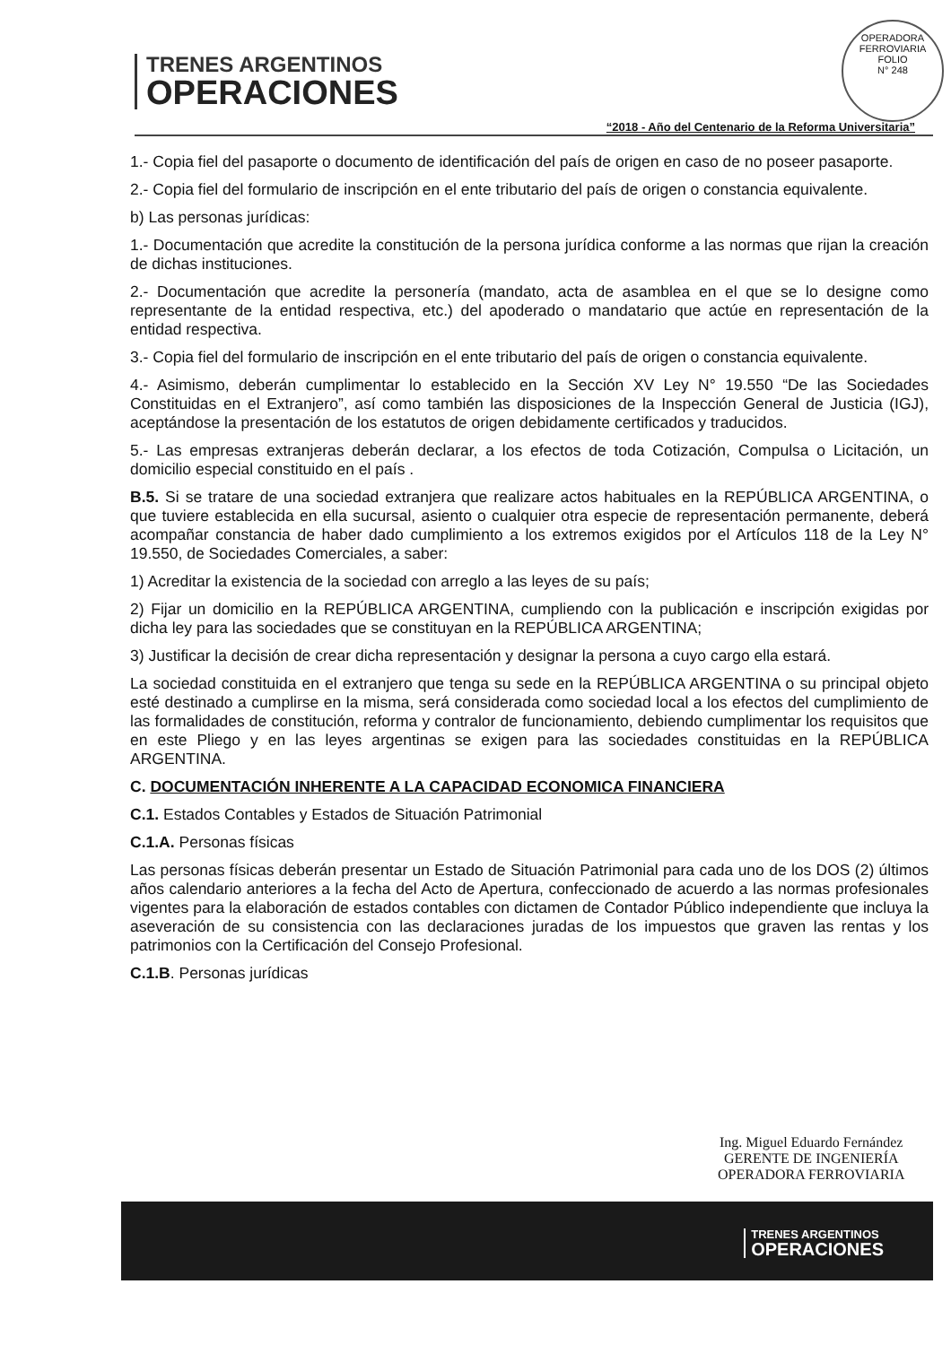OPERADORA FERROVIARIA
FOLIO
N° 248
TRENES ARGENTINOS
OPERACIONES
“2018 - Año del Centenario de la Reforma Universitaria”
1.- Copia fiel del pasaporte o documento de identificación del país de origen en caso de no poseer pasaporte.
2.- Copia fiel del formulario de inscripción en el ente tributario del país de origen o constancia equivalente.
b) Las personas jurídicas:
1.- Documentación que acredite la constitución de la persona jurídica conforme a las normas que rijan la creación de dichas instituciones.
2.- Documentación que acredite la personería (mandato, acta de asamblea en el que se lo designe como representante de la entidad respectiva, etc.) del apoderado o mandatario que actúe en representación de la entidad respectiva.
3.- Copia fiel del formulario de inscripción en el ente tributario del país de origen o constancia equivalente.
4.- Asimismo, deberán cumplimentar lo establecido en la Sección XV Ley N° 19.550 “De las Sociedades Constituidas en el Extranjero”, así como también las disposiciones de la Inspección General de Justicia (IGJ), aceptándose la presentación de los estatutos de origen debidamente certificados y traducidos.
5.- Las empresas extranjeras deberán declarar, a los efectos de toda Cotización, Compulsa o Licitación, un domicilio especial constituido en el país .
B.5. Si se tratare de una sociedad extranjera que realizare actos habituales en la REPÚBLICA ARGENTINA, o que tuviere establecida en ella sucursal, asiento o cualquier otra especie de representación permanente, deberá acompañar constancia de haber dado cumplimiento a los extremos exigidos por el Artículos 118 de la Ley N° 19.550, de Sociedades Comerciales, a saber:
1) Acreditar la existencia de la sociedad con arreglo a las leyes de su país;
2) Fijar un domicilio en la REPÚBLICA ARGENTINA, cumpliendo con la publicación e inscripción exigidas por dicha ley para las sociedades que se constituyan en la REPÚBLICA ARGENTINA;
3) Justificar la decisión de crear dicha representación y designar la persona a cuyo cargo ella estará.
La sociedad constituida en el extranjero que tenga su sede en la REPÚBLICA ARGENTINA o su principal objeto esté destinado a cumplirse en la misma, será considerada como sociedad local a los efectos del cumplimiento de las formalidades de constitución, reforma y contralor de funcionamiento, debiendo cumplimentar los requisitos que en este Pliego y en las leyes argentinas se exigen para las sociedades constituidas en la REPÚBLICA ARGENTINA.
C. DOCUMENTACIÓN INHERENTE A LA CAPACIDAD ECONOMICA FINANCIERA
C.1. Estados Contables y Estados de Situación Patrimonial
C.1.A. Personas físicas
Las personas físicas deberán presentar un Estado de Situación Patrimonial para cada uno de los DOS (2) últimos años calendario anteriores a la fecha del Acto de Apertura, confeccionado de acuerdo a las normas profesionales vigentes para la elaboración de estados contables con dictamen de Contador Público independiente que incluya la aseveración de su consistencia con las declaraciones juradas de los impuestos que graven las rentas y los patrimonios con la Certificación del Consejo Profesional.
C.1.B. Personas jurídicas
Ing. Miguel Eduardo Fernández
GERENTE DE INGENIERÍA
OPERADORA FERROVIARIA
TRENES ARGENTINOS
OPERACIONES